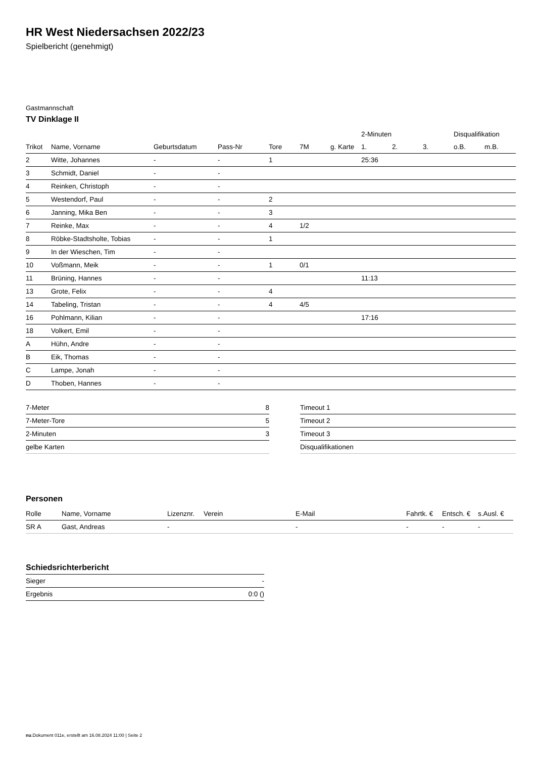HR West Niedersachsen 2022/23
Spielbericht (genehmigt)
Gastmannschaft
TV Dinklage II
| | | | | | | | 2-Minuten | | | Disqualifikation | |
| --- | --- | --- | --- | --- | --- | --- | --- | --- | --- | --- | --- |
| Trikot | Name, Vorname | Geburtsdatum | Pass-Nr | Tore | 7M | g. Karte | 1. | 2. | 3. | o.B. | m.B. |
| 2 | Witte, Johannes | - | - | 1 | | | 25:36 | | | | |
| 3 | Schmidt, Daniel | - | - | | | | | | | | |
| 4 | Reinken, Christoph | - | - | | | | | | | | |
| 5 | Westendorf, Paul | - | - | 2 | | | | | | | |
| 6 | Janning, Mika Ben | - | - | 3 | | | | | | | |
| 7 | Reinke, Max | - | - | 4 | 1/2 | | | | | | |
| 8 | Röbke-Stadtsholte, Tobias | - | - | 1 | | | | | | | |
| 9 | In der Wieschen, Tim | - | - | | | | | | | | |
| 10 | Voßmann, Meik | - | - | 1 | 0/1 | | | | | | |
| 11 | Brüning, Hannes | - | - | | | | 11:13 | | | | |
| 13 | Grote, Felix | - | - | 4 | | | | | | | |
| 14 | Tabeling, Tristan | - | - | 4 | 4/5 | | | | | | |
| 16 | Pohlmann, Kilian | - | - | | | | 17:16 | | | | |
| 18 | Volkert, Emil | - | - | | | | | | | | |
| A | Hühn, Andre | - | - | | | | | | | | |
| B | Eik, Thomas | - | - | | | | | | | | |
| C | Lampe, Jonah | - | - | | | | | | | | |
| D | Thoben, Hannes | - | - | | | | | | | | |
| 7-Meter | 8 |
| 7-Meter-Tore | 5 |
| 2-Minuten | 3 |
| gelbe Karten | |
| Timeout 1 |
| Timeout 2 |
| Timeout 3 |
| Disqualifikationen |
Personen
| Rolle | Name, Vorname | Lizenznr. | Verein | E-Mail | Fahrtk. € | Entsch. € | s.Ausl. € |
| --- | --- | --- | --- | --- | --- | --- | --- |
| SR A | Gast, Andreas | - | | - | - | - | - |
Schiedsrichterbericht
| Sieger | - |
| Ergebnis | 0:0 () |
nu.Dokument 011e, erstellt am 16.08.2024 11:00 | Seite 2